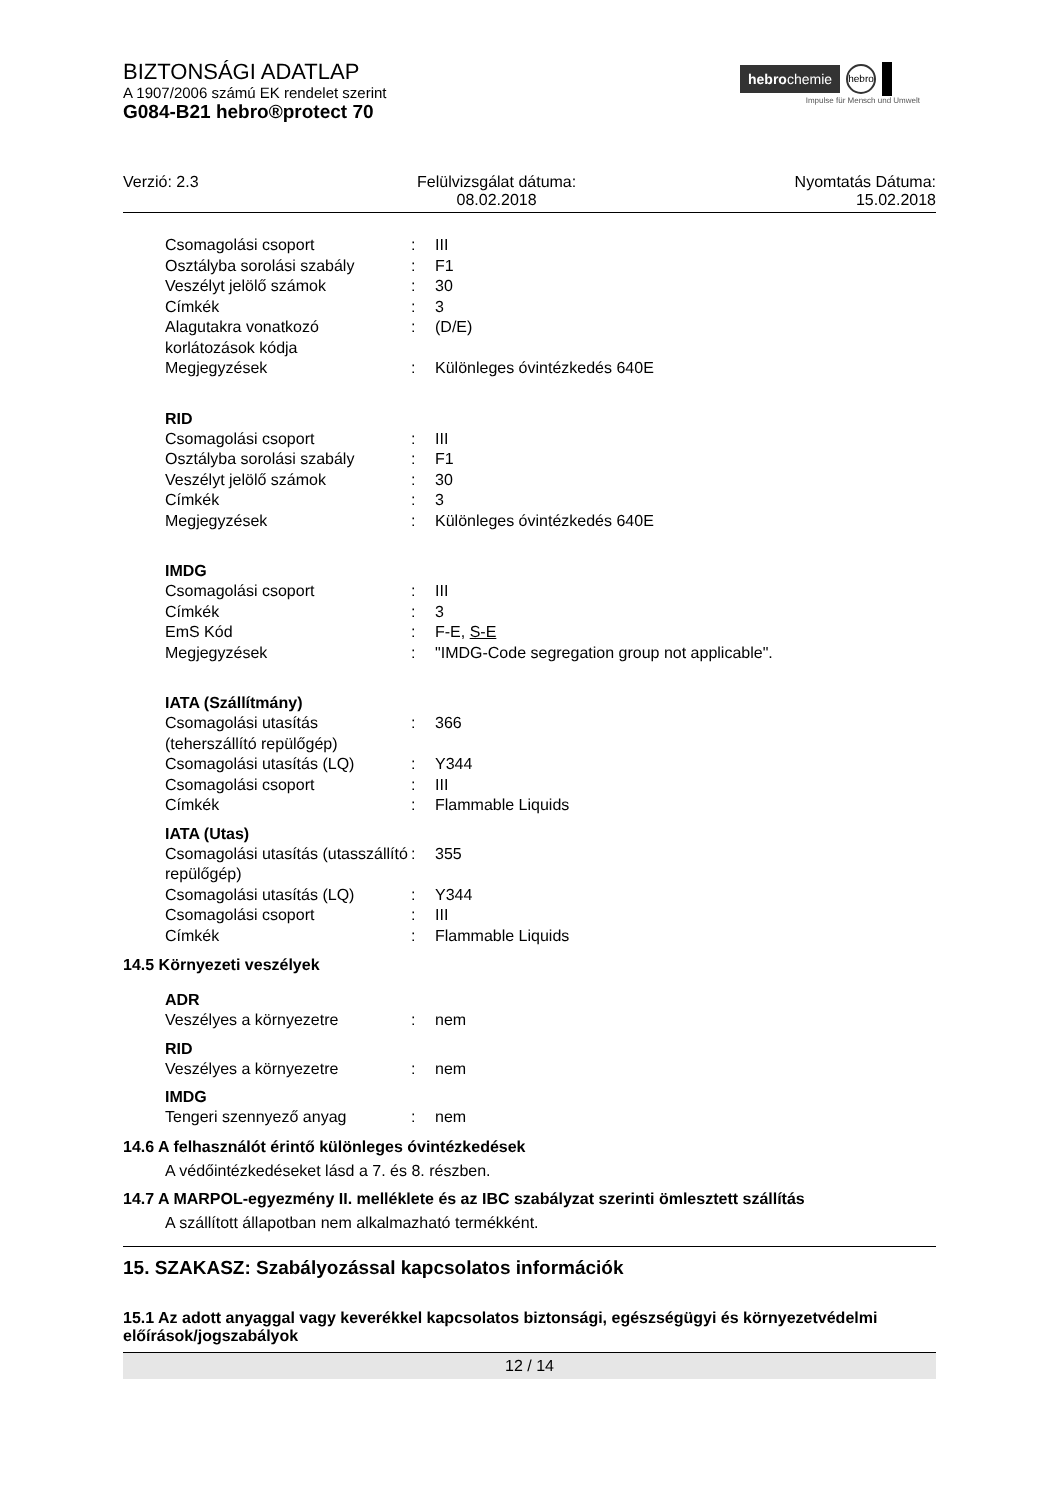hebrochemie hebro
Impulse für Mensch und Umwelt
BIZTONSÁGI ADATLAP
A 1907/2006 számú EK rendelet szerint
G084-B21 hebro®protect 70
Verzió: 2.3 Felülvizsgálat dátuma:
08.02.2018
Nyomtatás Dátuma:
15.02.2018
Csomagolási csoport : III
Osztályba sorolási szabály
: F1
Veszélyt jelölő számok : 30
Címkék : 3
Alagutakra vonatkozó korlátozások kódja
: (D/E)
Megjegyzések : Különleges óvintézkedés 640E
RID
Csomagolási csoport : III
Osztályba sorolási szabály
: F1
Veszélyt jelölő számok : 30
Címkék : 3
Megjegyzések : Különleges óvintézkedés 640E
IMDG
Csomagolási csoport : III
Címkék : 3
EmS Kód : F-E, S-E
Megjegyzések : "IMDG-Code segregation group not applicable".
IATA (Szállítmány)
Csomagolási utasítás (teherszállító repülőgép)
: 366
Csomagolási utasítás (LQ) : Y344
Csomagolási csoport : III
Címkék : Flammable Liquids
IATA (Utas)
Csomagolási utasítás (utasszállító repülőgép)
: 355
Csomagolási utasítás (LQ) : Y344
Csomagolási csoport : III
Címkék : Flammable Liquids
14.5 Környezeti veszélyek
ADR
Veszélyes a környezetre : nem
RID
Veszélyes a környezetre : nem
IMDG
Tengeri szennyező anyag : nem
14.6 A felhasználót érintő különleges óvintézkedések
A védőintézkedéseket lásd a 7. és 8. részben.
14.7 A MARPOL-egyezmény II. melléklete és az IBC szabályzat szerinti ömlesztett szállítás
A szállított állapotban nem alkalmazható termékként.
15. SZAKASZ: Szabályozással kapcsolatos információk
15.1 Az adott anyaggal vagy keverékkel kapcsolatos biztonsági, egészségügyi és környezetvédelmi előírások/jogszabályok
12 / 14